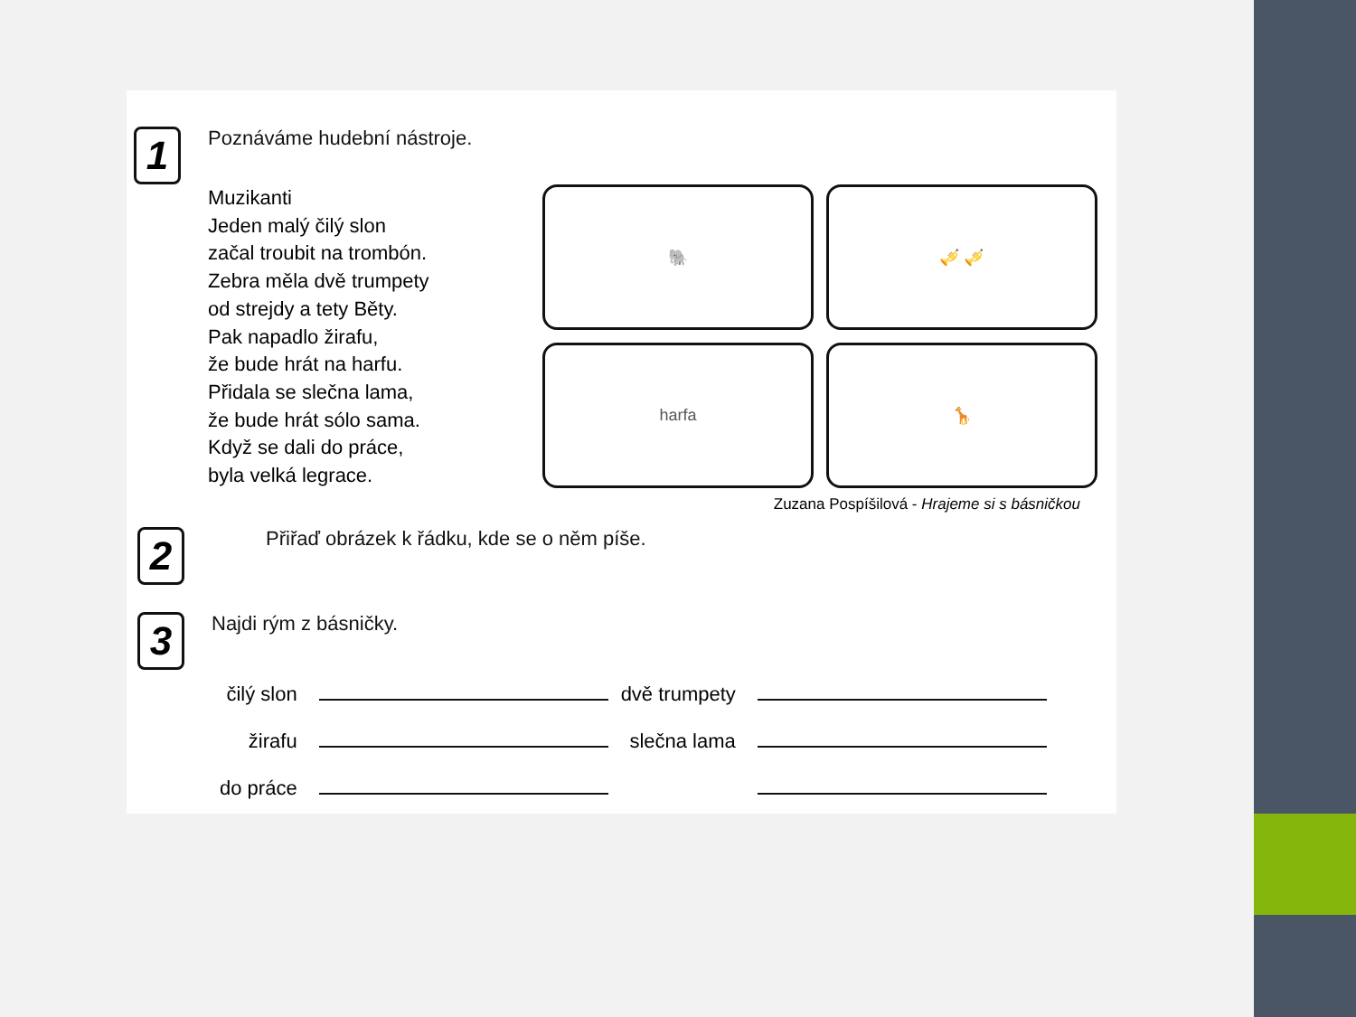1
Poznáváme hudební nástroje.
Muzikanti
Jeden malý čilý slon
začal troubit na trombón.
Zebra měla dvě trumpety
od strejdy a tety Běty.
Pak napadlo žirafu,
že bude hrát na harfu.
Přidala se slečna lama,
že bude hrát sólo sama.
Když se dali do práce,
byla velká legrace.
🐘
🎺 🎺
harfa
🦒
Zuzana Pospíšilová - Hrajeme si s básničkou
2
Přiřaď obrázek k řádku, kde se o něm píše.
3
Najdi rým z básničky.
| čilý slon | | dvě trumpety | |
| žirafu | | slečna lama | |
| do práce | | | |